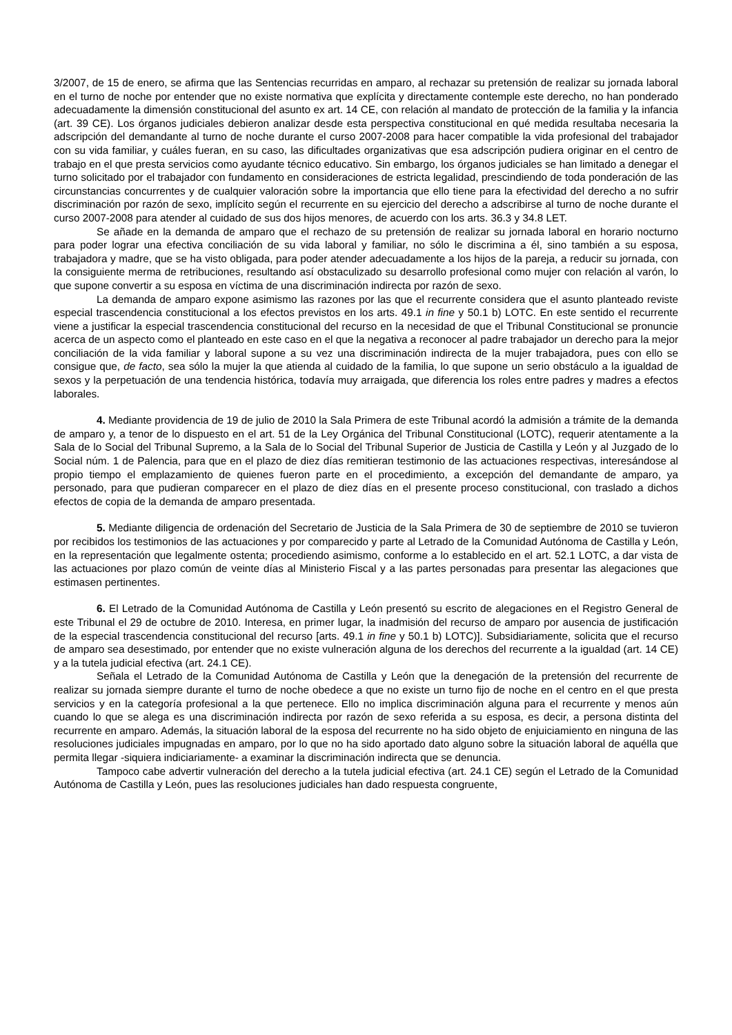3/2007, de 15 de enero, se afirma que las Sentencias recurridas en amparo, al rechazar su pretensión de realizar su jornada laboral en el turno de noche por entender que no existe normativa que explícita y directamente contemple este derecho, no han ponderado adecuadamente la dimensión constitucional del asunto ex art. 14 CE, con relación al mandato de protección de la familia y la infancia (art. 39 CE). Los órganos judiciales debieron analizar desde esta perspectiva constitucional en qué medida resultaba necesaria la adscripción del demandante al turno de noche durante el curso 2007-2008 para hacer compatible la vida profesional del trabajador con su vida familiar, y cuáles fueran, en su caso, las dificultades organizativas que esa adscripción pudiera originar en el centro de trabajo en el que presta servicios como ayudante técnico educativo. Sin embargo, los órganos judiciales se han limitado a denegar el turno solicitado por el trabajador con fundamento en consideraciones de estricta legalidad, prescindiendo de toda ponderación de las circunstancias concurrentes y de cualquier valoración sobre la importancia que ello tiene para la efectividad del derecho a no sufrir discriminación por razón de sexo, implícito según el recurrente en su ejercicio del derecho a adscribirse al turno de noche durante el curso 2007-2008 para atender al cuidado de sus dos hijos menores, de acuerdo con los arts. 36.3 y 34.8 LET.
Se añade en la demanda de amparo que el rechazo de su pretensión de realizar su jornada laboral en horario nocturno para poder lograr una efectiva conciliación de su vida laboral y familiar, no sólo le discrimina a él, sino también a su esposa, trabajadora y madre, que se ha visto obligada, para poder atender adecuadamente a los hijos de la pareja, a reducir su jornada, con la consiguiente merma de retribuciones, resultando así obstaculizado su desarrollo profesional como mujer con relación al varón, lo que supone convertir a su esposa en víctima de una discriminación indirecta por razón de sexo.
La demanda de amparo expone asimismo las razones por las que el recurrente considera que el asunto planteado reviste especial trascendencia constitucional a los efectos previstos en los arts. 49.1 in fine y 50.1 b) LOTC. En este sentido el recurrente viene a justificar la especial trascendencia constitucional del recurso en la necesidad de que el Tribunal Constitucional se pronuncie acerca de un aspecto como el planteado en este caso en el que la negativa a reconocer al padre trabajador un derecho para la mejor conciliación de la vida familiar y laboral supone a su vez una discriminación indirecta de la mujer trabajadora, pues con ello se consigue que, de facto, sea sólo la mujer la que atienda al cuidado de la familia, lo que supone un serio obstáculo a la igualdad de sexos y la perpetuación de una tendencia histórica, todavía muy arraigada, que diferencia los roles entre padres y madres a efectos laborales.
4. Mediante providencia de 19 de julio de 2010 la Sala Primera de este Tribunal acordó la admisión a trámite de la demanda de amparo y, a tenor de lo dispuesto en el art. 51 de la Ley Orgánica del Tribunal Constitucional (LOTC), requerir atentamente a la Sala de lo Social del Tribunal Supremo, a la Sala de lo Social del Tribunal Superior de Justicia de Castilla y León y al Juzgado de lo Social núm. 1 de Palencia, para que en el plazo de diez días remitieran testimonio de las actuaciones respectivas, interesándose al propio tiempo el emplazamiento de quienes fueron parte en el procedimiento, a excepción del demandante de amparo, ya personado, para que pudieran comparecer en el plazo de diez días en el presente proceso constitucional, con traslado a dichos efectos de copia de la demanda de amparo presentada.
5. Mediante diligencia de ordenación del Secretario de Justicia de la Sala Primera de 30 de septiembre de 2010 se tuvieron por recibidos los testimonios de las actuaciones y por comparecido y parte al Letrado de la Comunidad Autónoma de Castilla y León, en la representación que legalmente ostenta; procediendo asimismo, conforme a lo establecido en el art. 52.1 LOTC, a dar vista de las actuaciones por plazo común de veinte días al Ministerio Fiscal y a las partes personadas para presentar las alegaciones que estimasen pertinentes.
6. El Letrado de la Comunidad Autónoma de Castilla y León presentó su escrito de alegaciones en el Registro General de este Tribunal el 29 de octubre de 2010. Interesa, en primer lugar, la inadmisión del recurso de amparo por ausencia de justificación de la especial trascendencia constitucional del recurso [arts. 49.1 in fine y 50.1 b) LOTC)]. Subsidiariamente, solicita que el recurso de amparo sea desestimado, por entender que no existe vulneración alguna de los derechos del recurrente a la igualdad (art. 14 CE) y a la tutela judicial efectiva (art. 24.1 CE).
Señala el Letrado de la Comunidad Autónoma de Castilla y León que la denegación de la pretensión del recurrente de realizar su jornada siempre durante el turno de noche obedece a que no existe un turno fijo de noche en el centro en el que presta servicios y en la categoría profesional a la que pertenece. Ello no implica discriminación alguna para el recurrente y menos aún cuando lo que se alega es una discriminación indirecta por razón de sexo referida a su esposa, es decir, a persona distinta del recurrente en amparo. Además, la situación laboral de la esposa del recurrente no ha sido objeto de enjuiciamiento en ninguna de las resoluciones judiciales impugnadas en amparo, por lo que no ha sido aportado dato alguno sobre la situación laboral de aquélla que permita llegar -siquiera indiciariamente- a examinar la discriminación indirecta que se denuncia.
Tampoco cabe advertir vulneración del derecho a la tutela judicial efectiva (art. 24.1 CE) según el Letrado de la Comunidad Autónoma de Castilla y León, pues las resoluciones judiciales han dado respuesta congruente,